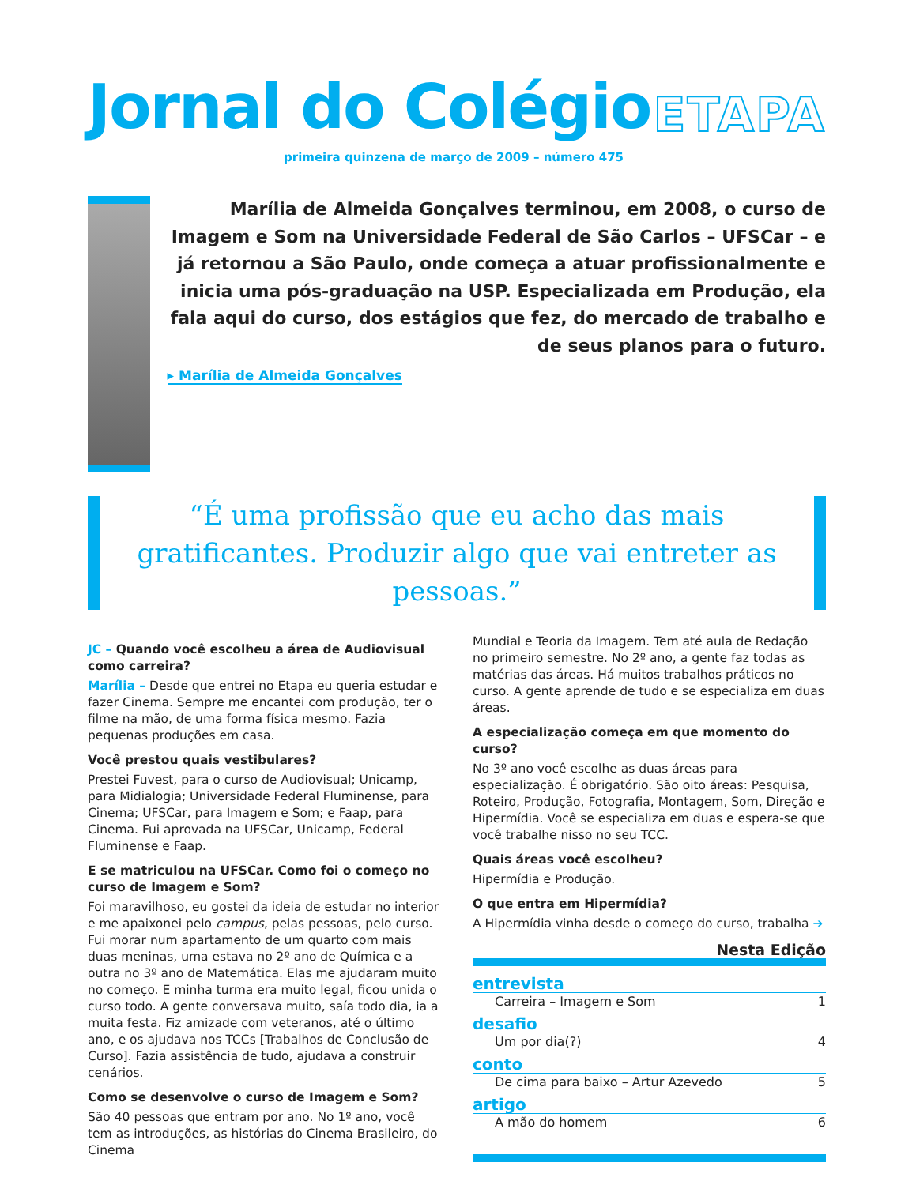Jornal do Colégio
ETAPA
primeira quinzena de março de 2009 – número 475
Marília de Almeida Gonçalves terminou, em 2008, o curso de Imagem e Som na Universidade Federal de São Carlos – UFSCar – e já retornou a São Paulo, onde começa a atuar profissionalmente e inicia uma pós-graduação na USP. Especializada em Produção, ela fala aqui do curso, dos estágios que fez, do mercado de trabalho e de seus planos para o futuro.
▸ Marília de Almeida Gonçalves
“É uma profissão que eu acho das mais gratificantes. Produzir algo que vai entreter as pessoas.”
JC – Quando você escolheu a área de Audiovisual como carreira?
Marília – Desde que entrei no Etapa eu queria estudar e fazer Cinema. Sempre me encantei com produção, ter o filme na mão, de uma forma física mesmo. Fazia pequenas produções em casa.
Você prestou quais vestibulares?
Prestei Fuvest, para o curso de Audiovisual; Unicamp, para Midialogia; Universidade Federal Fluminense, para Cinema; UFSCar, para Imagem e Som; e Faap, para Cinema. Fui aprovada na UFSCar, Unicamp, Federal Fluminense e Faap.
E se matriculou na UFSCar. Como foi o começo no curso de Imagem e Som?
Foi maravilhoso, eu gostei da ideia de estudar no interior e me apaixonei pelo campus, pelas pessoas, pelo curso. Fui morar num apartamento de um quarto com mais duas meninas, uma estava no 2º ano de Química e a outra no 3º ano de Matemática. Elas me ajudaram muito no começo. E minha turma era muito legal, ficou unida o curso todo. A gente conversava muito, saía todo dia, ia a muita festa. Fiz amizade com veteranos, até o último ano, e os ajudava nos TCCs [Trabalhos de Conclusão de Curso]. Fazia assistência de tudo, ajudava a construir cenários.
Como se desenvolve o curso de Imagem e Som?
São 40 pessoas que entram por ano. No 1º ano, você tem as introduções, as histórias do Cinema Brasileiro, do Cinema
Mundial e Teoria da Imagem. Tem até aula de Redação no primeiro semestre. No 2º ano, a gente faz todas as matérias das áreas. Há muitos trabalhos práticos no curso. A gente aprende de tudo e se especializa em duas áreas.
A especialização começa em que momento do curso?
No 3º ano você escolhe as duas áreas para especialização. É obrigatório. São oito áreas: Pesquisa, Roteiro, Produção, Fotografia, Montagem, Som, Direção e Hipermídia. Você se especializa em duas e espera-se que você trabalhe nisso no seu TCC.
Quais áreas você escolheu?
Hipermídia e Produção.
O que entra em Hipermídia?
A Hipermídia vinha desde o começo do curso, trabalha ➔
Nesta Edição
entrevista
Carreira – Imagem e Som 1
desafio
Um por dia(?) 4
conto
De cima para baixo – Artur Azevedo 5
artigo
A mão do homem 6